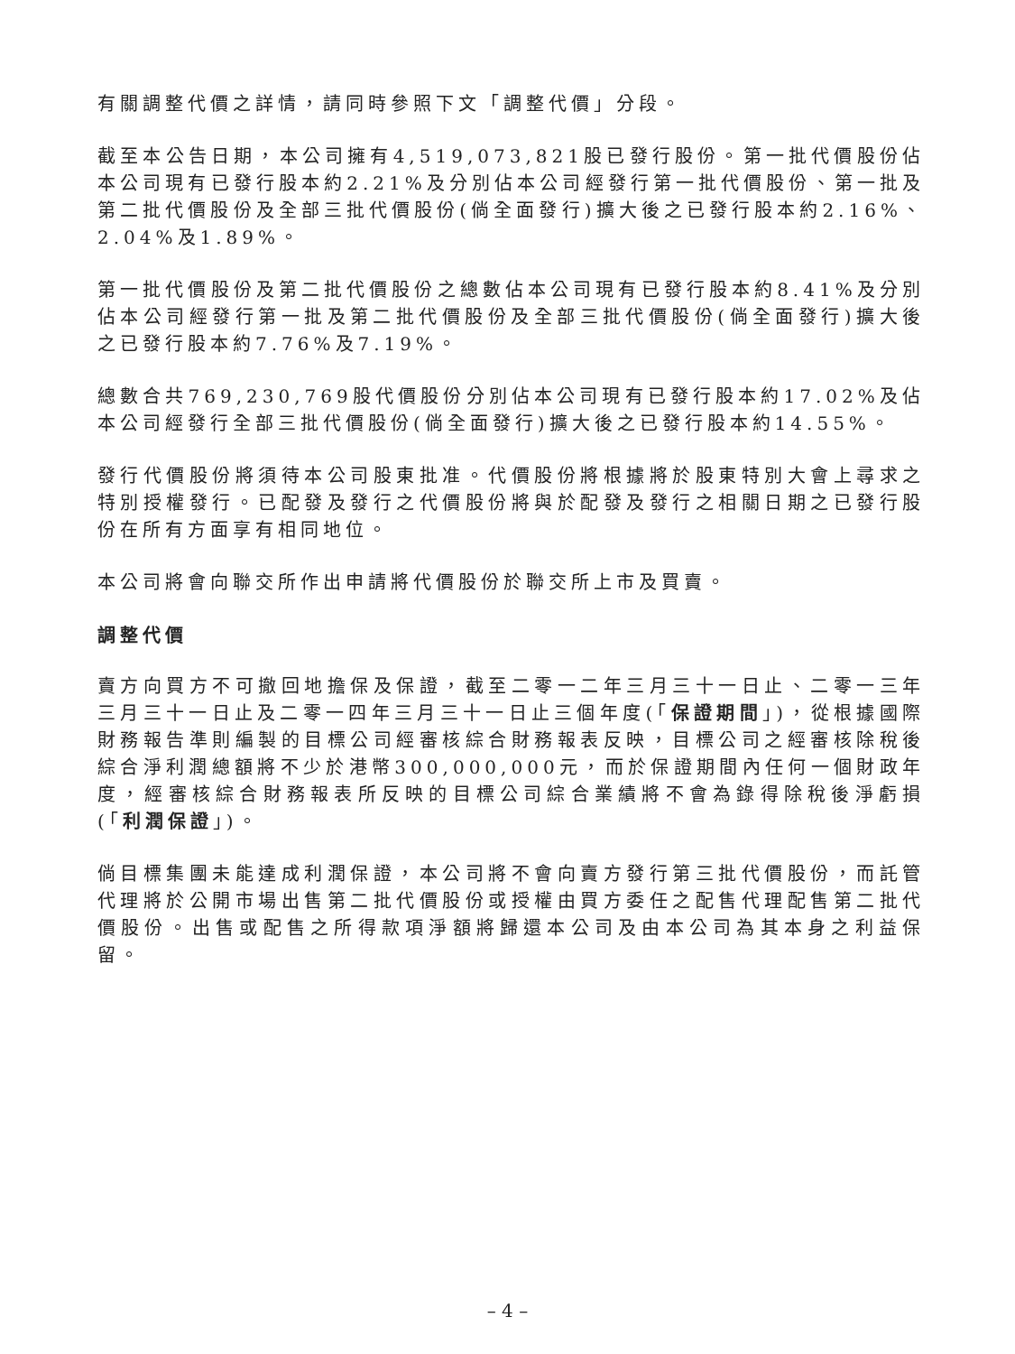有關調整代價之詳情，請同時參照下文「調整代價」分段。
截至本公告日期，本公司擁有4,519,073,821股已發行股份。第一批代價股份佔本公司現有已發行股本約2.21%及分別佔本公司經發行第一批代價股份、第一批及第二批代價股份及全部三批代價股份(倘全面發行)擴大後之已發行股本約2.16%、2.04%及1.89%。
第一批代價股份及第二批代價股份之總數佔本公司現有已發行股本約8.41%及分別佔本公司經發行第一批及第二批代價股份及全部三批代價股份(倘全面發行)擴大後之已發行股本約7.76%及7.19%。
總數合共769,230,769股代價股份分別佔本公司現有已發行股本約17.02%及佔本公司經發行全部三批代價股份(倘全面發行)擴大後之已發行股本約14.55%。
發行代價股份將須待本公司股東批准。代價股份將根據將於股東特別大會上尋求之特別授權發行。已配發及發行之代價股份將與於配發及發行之相關日期之已發行股份在所有方面享有相同地位。
本公司將會向聯交所作出申請將代價股份於聯交所上市及買賣。
調整代價
賣方向買方不可撤回地擔保及保證，截至二零一二年三月三十一日止、二零一三年三月三十一日止及二零一四年三月三十一日止三個年度(「保證期間」)，從根據國際財務報告準則編製的目標公司經審核綜合財務報表反映，目標公司之經審核除稅後綜合淨利潤總額將不少於港幣300,000,000元，而於保證期間內任何一個財政年度，經審核綜合財務報表所反映的目標公司綜合業績將不會為錄得除稅後淨虧損(「利潤保證」)。
倘目標集團未能達成利潤保證，本公司將不會向賣方發行第三批代價股份，而託管代理將於公開市場出售第二批代價股份或授權由買方委任之配售代理配售第二批代價股份。出售或配售之所得款項淨額將歸還本公司及由本公司為其本身之利益保留。
– 4 –